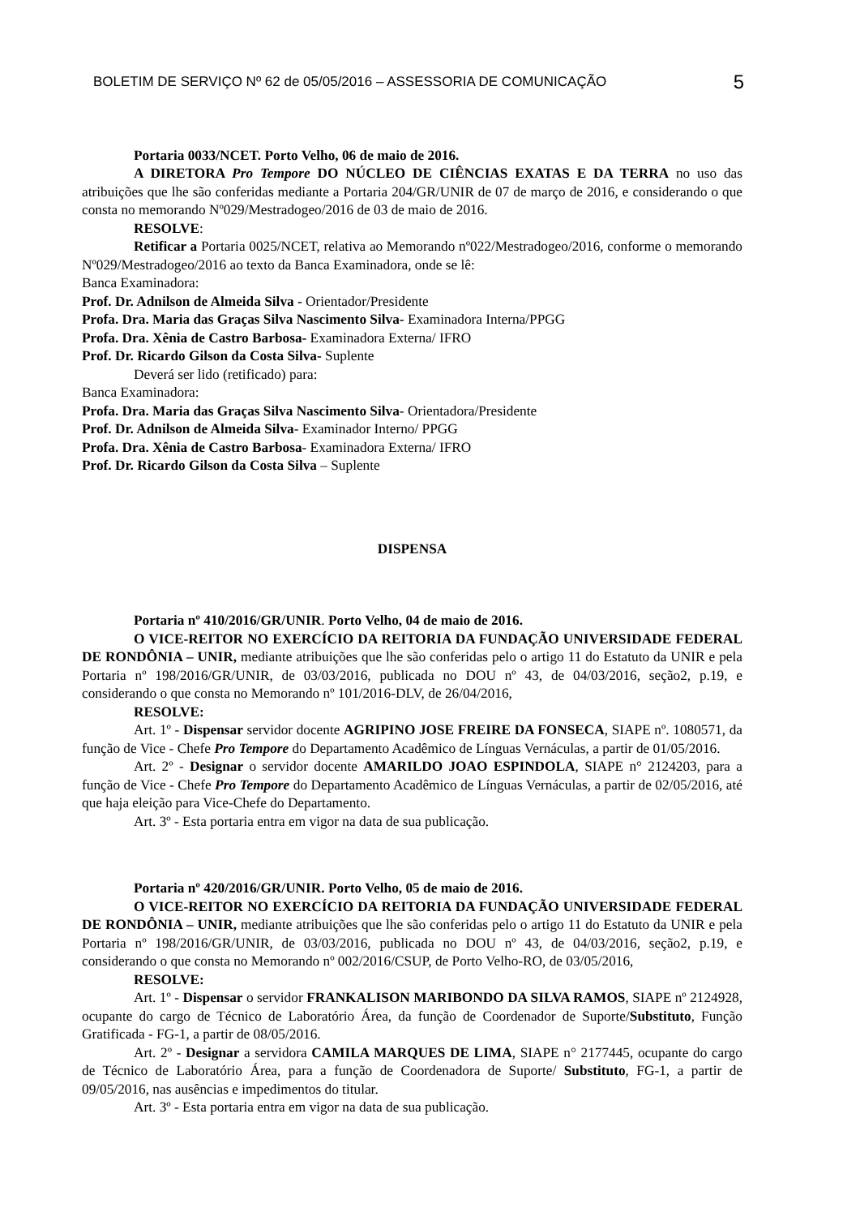BOLETIM DE SERVIÇO Nº 62 de 05/05/2016 – ASSESSORIA DE COMUNICAÇÃO 5
Portaria 0033/NCET. Porto Velho, 06 de maio de 2016.
A DIRETORA Pro Tempore DO NÚCLEO DE CIÊNCIAS EXATAS E DA TERRA no uso das atribuições que lhe são conferidas mediante a Portaria 204/GR/UNIR de 07 de março de 2016, e considerando o que consta no memorando Nº029/Mestradogeo/2016 de 03 de maio de 2016.
RESOLVE:
Retificar a Portaria 0025/NCET, relativa ao Memorando nº022/Mestradogeo/2016, conforme o memorando Nº029/Mestradogeo/2016 ao texto da Banca Examinadora, onde se lê:
Banca Examinadora:
Prof. Dr. Adnilson de Almeida Silva - Orientador/Presidente
Profa. Dra. Maria das Graças Silva Nascimento Silva- Examinadora Interna/PPGG
Profa. Dra. Xênia de Castro Barbosa- Examinadora Externa/ IFRO
Prof. Dr. Ricardo Gilson da Costa Silva- Suplente
Deverá ser lido (retificado) para:
Banca Examinadora:
Profa. Dra. Maria das Graças Silva Nascimento Silva- Orientadora/Presidente
Prof. Dr. Adnilson de Almeida Silva- Examinador Interno/ PPGG
Profa. Dra. Xênia de Castro Barbosa- Examinadora Externa/ IFRO
Prof. Dr. Ricardo Gilson da Costa Silva – Suplente
DISPENSA
Portaria nº 410/2016/GR/UNIR. Porto Velho, 04 de maio de 2016.
O VICE-REITOR NO EXERCÍCIO DA REITORIA DA FUNDAÇÃO UNIVERSIDADE FEDERAL DE RONDÔNIA – UNIR, mediante atribuições que lhe são conferidas pelo o artigo 11 do Estatuto da UNIR e pela Portaria nº 198/2016/GR/UNIR, de 03/03/2016, publicada no DOU nº 43, de 04/03/2016, seção2, p.19, e considerando o que consta no Memorando nº 101/2016-DLV, de 26/04/2016,
RESOLVE:
Art. 1º - Dispensar servidor docente AGRIPINO JOSE FREIRE DA FONSECA, SIAPE nº. 1080571, da função de Vice - Chefe Pro Tempore do Departamento Acadêmico de Línguas Vernáculas, a partir de 01/05/2016.
Art. 2º - Designar o servidor docente AMARILDO JOAO ESPINDOLA, SIAPE n° 2124203, para a função de Vice - Chefe Pro Tempore do Departamento Acadêmico de Línguas Vernáculas, a partir de 02/05/2016, até que haja eleição para Vice-Chefe do Departamento.
Art. 3º - Esta portaria entra em vigor na data de sua publicação.
Portaria nº 420/2016/GR/UNIR. Porto Velho, 05 de maio de 2016.
O VICE-REITOR NO EXERCÍCIO DA REITORIA DA FUNDAÇÃO UNIVERSIDADE FEDERAL DE RONDÔNIA – UNIR, mediante atribuições que lhe são conferidas pelo o artigo 11 do Estatuto da UNIR e pela Portaria nº 198/2016/GR/UNIR, de 03/03/2016, publicada no DOU nº 43, de 04/03/2016, seção2, p.19, e considerando o que consta no Memorando nº 002/2016/CSUP, de Porto Velho-RO, de 03/05/2016,
RESOLVE:
Art. 1º - Dispensar o servidor FRANKALISON MARIBONDO DA SILVA RAMOS, SIAPE nº 2124928, ocupante do cargo de Técnico de Laboratório Área, da função de Coordenador de Suporte/Substituto, Função Gratificada - FG-1, a partir de 08/05/2016.
Art. 2º - Designar a servidora CAMILA MARQUES DE LIMA, SIAPE n° 2177445, ocupante do cargo de Técnico de Laboratório Área, para a função de Coordenadora de Suporte/ Substituto, FG-1, a partir de 09/05/2016, nas ausências e impedimentos do titular.
Art. 3º - Esta portaria entra em vigor na data de sua publicação.